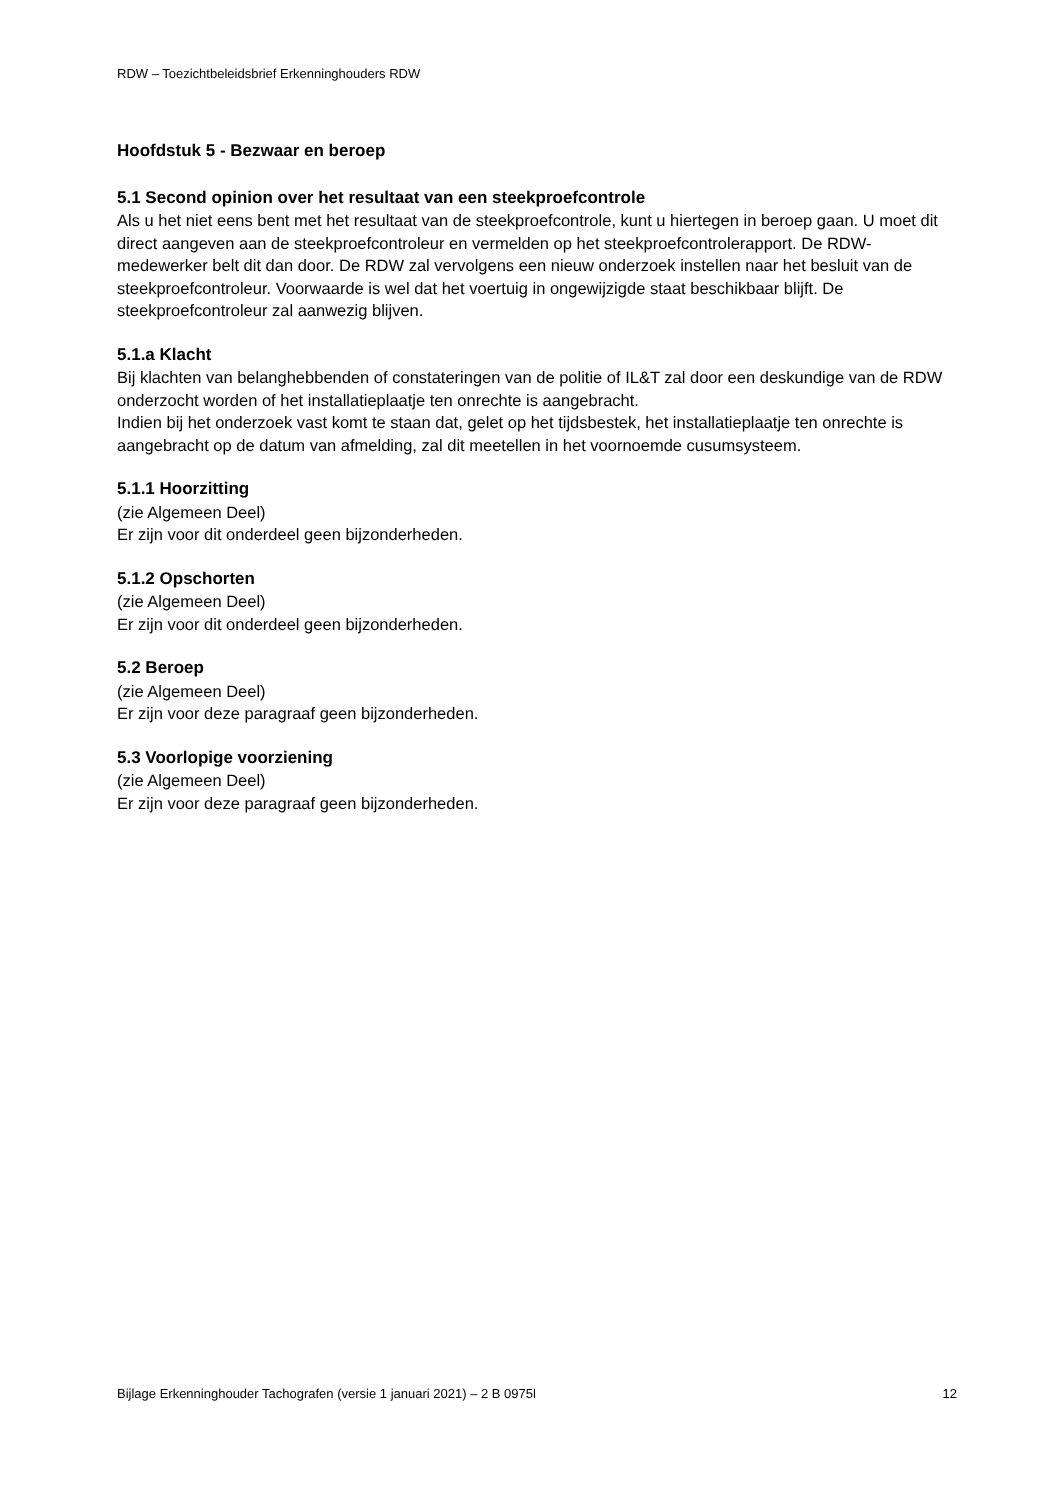RDW – Toezichtbeleidsbrief Erkenninghouders RDW
Hoofdstuk 5 - Bezwaar en beroep
5.1 Second opinion over het resultaat van een steekproefcontrole
Als u het niet eens bent met het resultaat van de steekproefcontrole, kunt u hiertegen in beroep gaan. U moet dit direct aangeven aan de steekproefcontroleur en vermelden op het steekproefcontrolerapport. De RDW-medewerker belt dit dan door. De RDW zal vervolgens een nieuw onderzoek instellen naar het besluit van de steekproefcontroleur. Voorwaarde is wel dat het voertuig in ongewijzigde staat beschikbaar blijft. De steekproefcontroleur zal aanwezig blijven.
5.1.a Klacht
Bij klachten van belanghebbenden of constateringen van de politie of IL&T zal door een deskundige van de RDW onderzocht worden of het installatieplaatje ten onrechte is aangebracht.
Indien bij het onderzoek vast komt te staan dat, gelet op het tijdsbestek, het installatieplaatje ten onrechte is aangebracht op de datum van afmelding, zal dit meetellen in het voornoemde cusumsysteem.
5.1.1 Hoorzitting
(zie Algemeen Deel)
Er zijn voor dit onderdeel geen bijzonderheden.
5.1.2 Opschorten
(zie Algemeen Deel)
Er zijn voor dit onderdeel geen bijzonderheden.
5.2 Beroep
(zie Algemeen Deel)
Er zijn voor deze paragraaf geen bijzonderheden.
5.3 Voorlopige voorziening
(zie Algemeen Deel)
Er zijn voor deze paragraaf geen bijzonderheden.
Bijlage Erkenninghouder Tachografen (versie 1 januari 2021) – 2 B 0975l 12